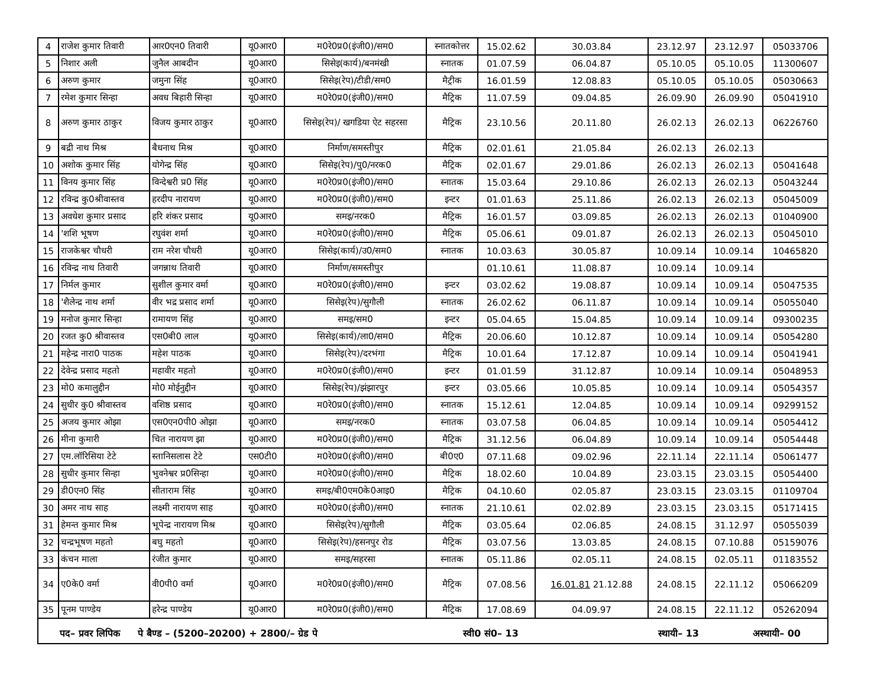| 4 | राजेश कुमार तिवारी | आर0एन0 तिवारी | यू0आर0 | म0रे0प्र0(इंजी0)/सम0 | स्नातकोत्तर | 15.02.62 | 30.03.84 | 23.12.97 | 23.12.97 | 05033706 |
| 5 | निशार अली | जुनैल आबदीन | यू0आर0 | सिसेइ(कार्य)/बनमंखी | स्नातक | 01.07.59 | 06.04.87 | 05.10.05 | 05.10.05 | 11300607 |
| 6 | अरुण कुमार | जमुना सिंह | यू0आर0 | सिसेइ(रेप)/टीडी/सम0 | मैट्रीक | 16.01.59 | 12.08.83 | 05.10.05 | 05.10.05 | 05030663 |
| 7 | रमेश कुमार सिन्हा | अवध बिहारी सिन्हा | यू0आर0 | म0रे0प्र0(इंजी0)/सम0 | मैट्रिक | 11.07.59 | 09.04.85 | 26.09.90 | 26.09.90 | 05041910 |
| 8 | अरुण कुमार ठाकुर | विजय कुमार ठाकुर | यू0आर0 | सिसेइ(रेप)/ खगडिया ऐट सहरसा | मैट्रिक | 23.10.56 | 20.11.80 | 26.02.13 | 26.02.13 | 06226760 |
| 9 | बद्री नाथ मिश्र | बैधनाथ मिश्र | यू0आर0 | निर्माण/समस्तीपुर | मैट्रिक | 02.01.61 | 21.05.84 | 26.02.13 | 26.02.13 | |
| 10 | अशोक कुमार सिंह | योगेन्द्र सिंह | यू0आर0 | सिसेइ(रेप)/पु0/नरक0 | मैट्रिक | 02.01.67 | 29.01.86 | 26.02.13 | 26.02.13 | 05041648 |
| 11 | विनय कुमार सिंह | विन्देश्वरी प्र0 सिंह | यू0आर0 | म0रे0प्र0(इंजी0)/सम0 | स्नातक | 15.03.64 | 29.10.86 | 26.02.13 | 26.02.13 | 05043244 |
| 12 | रविन्द्र कु0श्रीवास्तव | हरदीप नारायण | यू0आर0 | म0रे0प्र0(इंजी0)/सम0 | इन्टर | 01.01.63 | 25.11.86 | 26.02.13 | 26.02.13 | 05045009 |
| 13 | अवधेश कुमार प्रसाद | हरि शंकर प्रसाद | यू0आर0 | समइ/नरक0 | मैट्रिक | 16.01.57 | 03.09.85 | 26.02.13 | 26.02.13 | 01040900 |
| 14 | 'शशि भूषण | रघुवंश शर्मा | यू0आर0 | म0रे0प्र0(इंजी0)/सम0 | मैट्रिक | 05.06.61 | 09.01.87 | 26.02.13 | 26.02.13 | 05045010 |
| 15 | राजकेश्वर चौधरी | राम नरेश चौधरी | यू0आर0 | सिसेइ(कार्य)/उ0/सम0 | स्नातक | 10.03.63 | 30.05.87 | 10.09.14 | 10.09.14 | 10465820 |
| 16 | रविन्द्र नाथ तिवारी | जगन्नाथ तिवारी | यू0आर0 | निर्माण/समस्तीपुर | | 01.10.61 | 11.08.87 | 10.09.14 | 10.09.14 | |
| 17 | निर्मल कुमार | सुशील कुमार वर्मा | यू0आर0 | म0रे0प्र0(इंजी0)/सम0 | इन्टर | 03.02.62 | 19.08.87 | 10.09.14 | 10.09.14 | 05047535 |
| 18 | 'शैलेन्द्र नाथ शर्मा | वीर भद्र प्रसाद शर्मा | यू0आर0 | सिसेइ(रेप)/सुगौली | स्नातक | 26.02.62 | 06.11.87 | 10.09.14 | 10.09.14 | 05055040 |
| 19 | मनोज कुमार सिन्हा | रामायण सिंह | यू0आर0 | समइ/सम0 | इन्टर | 05.04.65 | 15.04.85 | 10.09.14 | 10.09.14 | 09300235 |
| 20 | रजत कु0 श्रीवास्तव | एस0बी0 लाल | यू0आर0 | सिसेइ(कार्य)/ला0/सम0 | मैट्रिक | 20.06.60 | 10.12.87 | 10.09.14 | 10.09.14 | 05054280 |
| 21 | महेन्द्र नारा0 पाठक | महेश पाठक | यू0आर0 | सिसेइ(रेप)/दरभंगा | मैट्रिक | 10.01.64 | 17.12.87 | 10.09.14 | 10.09.14 | 05041941 |
| 22 | देवेन्द्र प्रसाद महतो | महावीर महतो | यू0आर0 | म0रे0प्र0(इंजी0)/सम0 | इन्टर | 01.01.59 | 31.12.87 | 10.09.14 | 10.09.14 | 05048953 |
| 23 | मो0 कमालुद्दीन | मो0 मोईनुद्दीन | यू0आर0 | सिसेइ(रेप)/झंझारपुर | इन्टर | 03.05.66 | 10.05.85 | 10.09.14 | 10.09.14 | 05054357 |
| 24 | सुधीर कु0 श्रीवास्तव | वशिष्ठ प्रसाद | यू0आर0 | म0रे0प्र0(इंजी0)/सम0 | स्नातक | 15.12.61 | 12.04.85 | 10.09.14 | 10.09.14 | 09299152 |
| 25 | अजय कुमार ओझा | एस0एन0पी0 ओझा | यू0आर0 | समइ/नरक0 | स्नातक | 03.07.58 | 06.04.85 | 10.09.14 | 10.09.14 | 05054412 |
| 26 | मीना कुमारी | चित नारायण झा | यू0आर0 | म0रे0प्र0(इंजी0)/सम0 | मैट्रिक | 31.12.56 | 06.04.89 | 10.09.14 | 10.09.14 | 05054448 |
| 27 | एम.लॉरिसिया टेटे | स्तानिसलास टेटे | एस0टी0 | म0रे0प्र0(इंजी0)/सम0 | बी0ए0 | 07.11.68 | 09.02.96 | 22.11.14 | 22.11.14 | 05061477 |
| 28 | सुधीर कुमार सिन्हा | भुवनेश्वर प्र0सिन्हा | यू0आर0 | म0रे0प्र0(इंजी0)/सम0 | मैट्रिक | 18.02.60 | 10.04.89 | 23.03.15 | 23.03.15 | 05054400 |
| 29 | डी0एन0 सिंह | सीताराम सिंह | यू0आर0 | समइ/बी0एम0के0आइ0 | मैट्रिक | 04.10.60 | 02.05.87 | 23.03.15 | 23.03.15 | 01109704 |
| 30 | अमर नाथ साह | लक्ष्मी नारायण साह | यू0आर0 | म0रे0प्र0(इंजी0)/सम0 | स्नातक | 21.10.61 | 02.02.89 | 23.03.15 | 23.03.15 | 05171415 |
| 31 | हेमन्त कुमार मिश्र | भूपेन्द्र नारायण मिश्र | यू0आर0 | सिसेइ(रेप)/सुगौली | मैट्रिक | 03.05.64 | 02.06.85 | 24.08.15 | 31.12.97 | 05055039 |
| 32 | चन्द्रभूषण महतो | बघु महतो | यू0आर0 | सिसेइ(रेप)/हसनपुर रोड | मैट्रिक | 03.07.56 | 13.03.85 | 24.08.15 | 07.10.88 | 05159076 |
| 33 | कंचन माला | रंजीत कुमार | यू0आर0 | समइ/सहरसा | स्नातक | 05.11.86 | 02.05.11 | 24.08.15 | 02.05.11 | 01183552 |
| 34 | ए0के0 वर्मा | वी0पी0 वर्मा | यू0आर0 | म0रे0प्र0(इंजी0)/सम0 | मैट्रिक | 07.08.56 | 16.01.81 21.12.88 | 24.08.15 | 22.11.12 | 05066209 |
| 35 | पूनम पाण्डेय | हरेन्द्र पाण्डेय | यू0आर0 | म0रे0प्र0(इंजी0)/सम0 | मैट्रिक | 17.08.69 | 04.09.97 | 24.08.15 | 22.11.12 | 05262094 |
पद– प्रवर लिपिक पे बैण्ड – (5200–20200) + 2800/– ग्रेड पे स्वी0 सं0– 13 स्थायी– 13 अस्थायी– 00